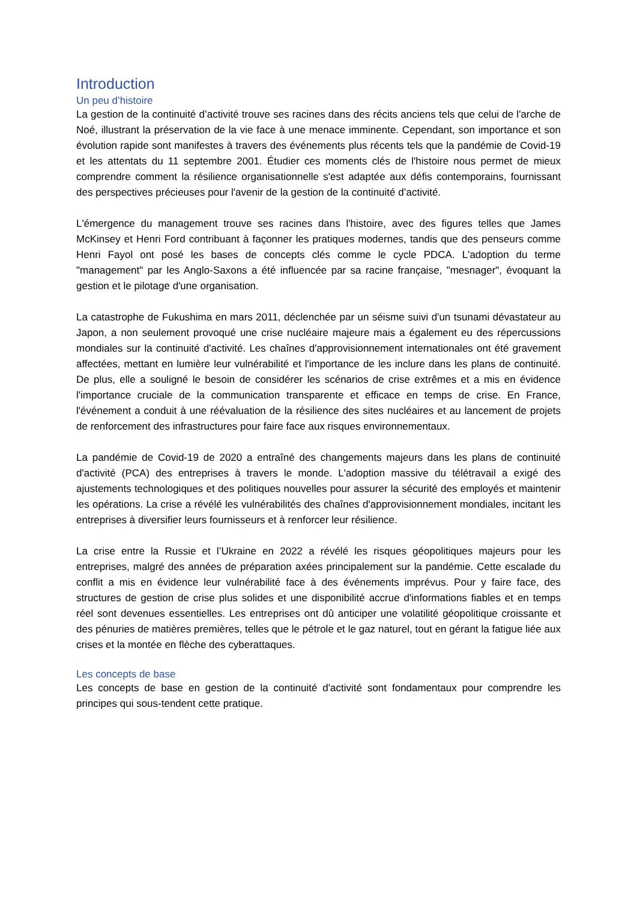Introduction
Un peu d’histoire
La gestion de la continuité d’activité trouve ses racines dans des récits anciens tels que celui de l'arche de Noé, illustrant la préservation de la vie face à une menace imminente. Cependant, son importance et son évolution rapide sont manifestes à travers des événements plus récents tels que la pandémie de Covid-19 et les attentats du 11 septembre 2001. Étudier ces moments clés de l'histoire nous permet de mieux comprendre comment la résilience organisationnelle s'est adaptée aux défis contemporains, fournissant des perspectives précieuses pour l'avenir de la gestion de la continuité d’activité.
L'émergence du management trouve ses racines dans l'histoire, avec des figures telles que James McKinsey et Henri Ford contribuant à façonner les pratiques modernes, tandis que des penseurs comme Henri Fayol ont posé les bases de concepts clés comme le cycle PDCA. L'adoption du terme "management" par les Anglo-Saxons a été influencée par sa racine française, "mesnager", évoquant la gestion et le pilotage d'une organisation.
La catastrophe de Fukushima en mars 2011, déclenchée par un séisme suivi d'un tsunami dévastateur au Japon, a non seulement provoqué une crise nucléaire majeure mais a également eu des répercussions mondiales sur la continuité d'activité. Les chaînes d'approvisionnement internationales ont été gravement affectées, mettant en lumière leur vulnérabilité et l'importance de les inclure dans les plans de continuité. De plus, elle a souligné le besoin de considérer les scénarios de crise extrêmes et a mis en évidence l'importance cruciale de la communication transparente et efficace en temps de crise. En France, l'événement a conduit à une réévaluation de la résilience des sites nucléaires et au lancement de projets de renforcement des infrastructures pour faire face aux risques environnementaux.
La pandémie de Covid-19 de 2020 a entraîné des changements majeurs dans les plans de continuité d'activité (PCA) des entreprises à travers le monde. L'adoption massive du télétravail a exigé des ajustements technologiques et des politiques nouvelles pour assurer la sécurité des employés et maintenir les opérations. La crise a révélé les vulnérabilités des chaînes d'approvisionnement mondiales, incitant les entreprises à diversifier leurs fournisseurs et à renforcer leur résilience.
La crise entre la Russie et l’Ukraine en 2022 a révélé les risques géopolitiques majeurs pour les entreprises, malgré des années de préparation axées principalement sur la pandémie. Cette escalade du conflit a mis en évidence leur vulnérabilité face à des événements imprévus. Pour y faire face, des structures de gestion de crise plus solides et une disponibilité accrue d'informations fiables et en temps réel sont devenues essentielles. Les entreprises ont dû anticiper une volatilité géopolitique croissante et des pénuries de matières premières, telles que le pétrole et le gaz naturel, tout en gérant la fatigue liée aux crises et la montée en flèche des cyberattaques.
Les concepts de base
Les concepts de base en gestion de la continuité d'activité sont fondamentaux pour comprendre les principes qui sous-tendent cette pratique.